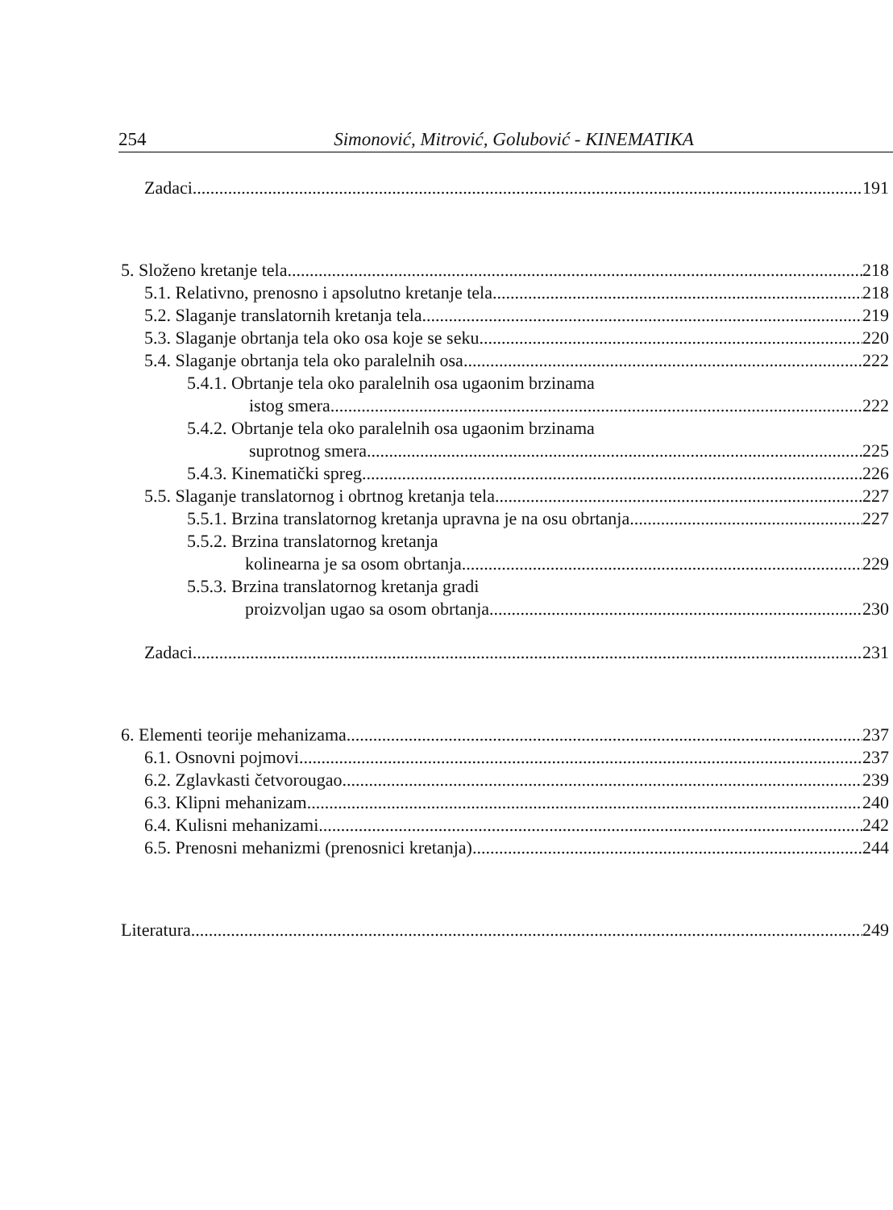254 Simonović, Mitrović, Golubović - KINEMATIKA
Zadaci 191
5. Složeno kretanje tela 218
5.1. Relativno, prenosno i apsolutno kretanje tela 218
5.2. Slaganje translatornih kretanja tela 219
5.3. Slaganje obrtanja tela oko osa koje se seku 220
5.4. Slaganje obrtanja tela oko paralelnih osa 222
5.4.1. Obrtanje tela oko paralelnih osa ugaonim brzinama
istog smera 222
5.4.2. Obrtanje tela oko paralelnih osa ugaonim brzinama
suprotnog smera 225
5.4.3. Kinematički spreg 226
5.5. Slaganje translatornog i obrtnog kretanja tela 227
5.5.1. Brzina translatornog kretanja upravna je na osu obrtanja 227
5.5.2. Brzina translatornog kretanja
kolinearna je sa osom obrtanja 229
5.5.3. Brzina translatornog kretanja gradi
proizvoljan ugao sa osom obrtanja 230
Zadaci 231
6. Elementi teorije mehanizama 237
6.1. Osnovni pojmovi 237
6.2. Zglavkasti četvorougao 239
6.3. Klipni mehanizam 240
6.4. Kulisni mehanizami 242
6.5. Prenosni mehanizmi (prenosnici kretanja) 244
Literatura 249